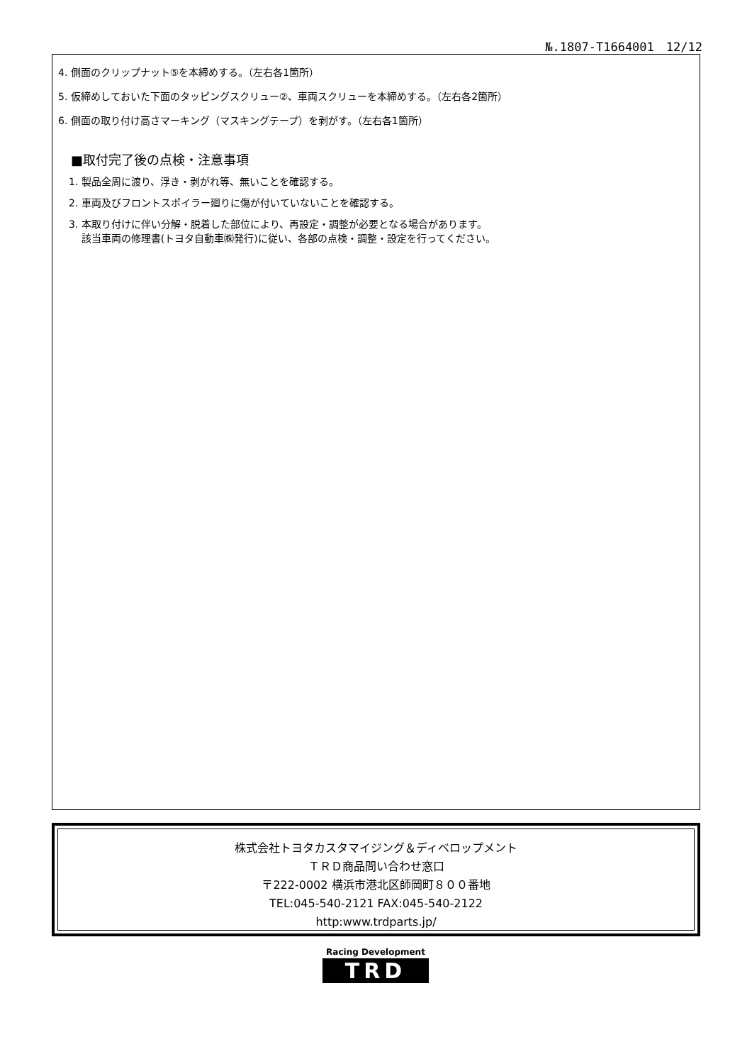№.1807-T1664001　12/12
4. 側面のクリップナット⑤を本締めする。（左右各1箇所）
5. 仮締めしておいた下面のタッピングスクリュー②、車両スクリューを本締めする。（左右各2箇所）
6. 側面の取り付け高さマーキング（マスキングテープ）を剥がす。（左右各1箇所）
■取付完了後の点検・注意事項
1. 製品全周に渡り、浮き・剥がれ等、無いことを確認する。
2. 車両及びフロントスポイラー廻りに傷が付いていないことを確認する。
3. 本取り付けに伴い分解・脱着した部位により、再設定・調整が必要となる場合があります。
該当車両の修理書(トヨタ自動車㈱発行)に従い、各部の点検・調整・設定を行ってください。
株式会社トヨタカスタマイジング＆ディベロップメント
ＴＲＤ商品問い合わせ窓口
〒222-0002 横浜市港北区師岡町８００番地
TEL:045-540-2121 FAX:045-540-2122
http:www.trdparts.jp/
Racing Development
TRD